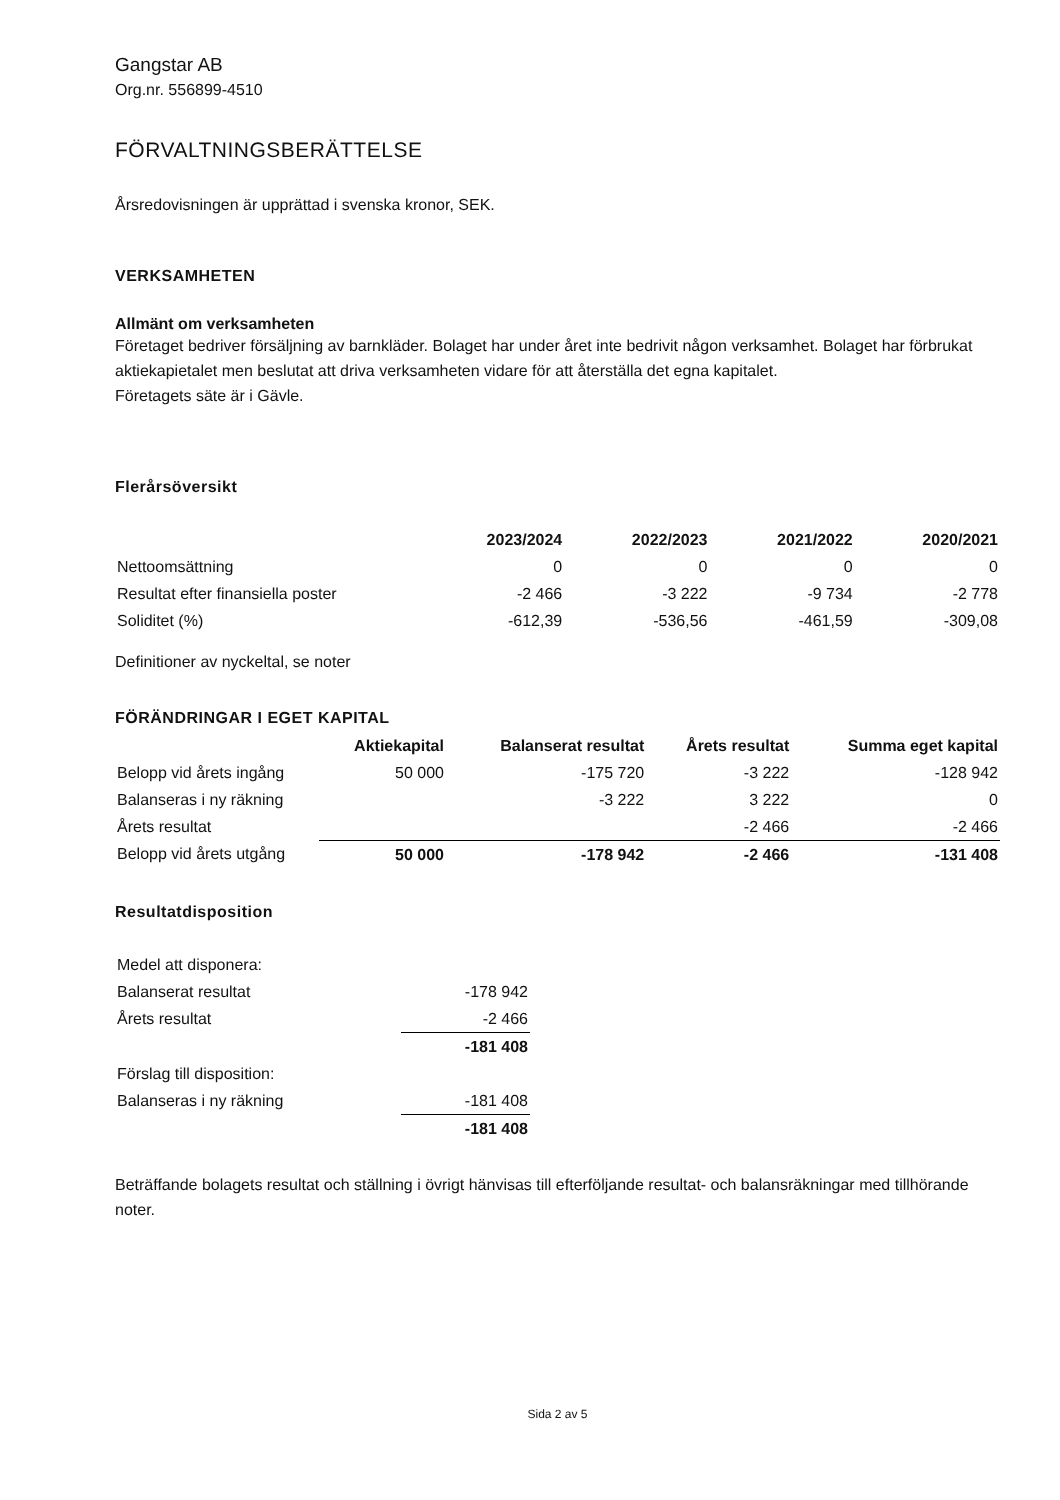Gangstar AB
Org.nr. 556899-4510
FÖRVALTNINGSBERÄTTELSE
Årsredovisningen är upprättad i svenska kronor, SEK.
VERKSAMHETEN
Allmänt om verksamheten
Företaget bedriver försäljning av barnkläder. Bolaget har under året inte bedrivit någon verksamhet. Bolaget har förbrukat aktiekapietalet men beslutat att driva verksamheten vidare för att återställa det egna kapitalet.
Företagets säte är i Gävle.
Flerårsöversikt
| | 2023/2024 | 2022/2023 | 2021/2022 | 2020/2021 |
| Nettoomsättning | 0 | 0 | 0 | 0 |
| Resultat efter finansiella poster | -2 466 | -3 222 | -9 734 | -2 778 |
| Soliditet (%) | -612,39 | -536,56 | -461,59 | -309,08 |
Definitioner av nyckeltal, se noter
FÖRÄNDRINGAR I EGET KAPITAL
| | Aktiekapital | Balanserat resultat | Årets resultat | Summa eget kapital |
| Belopp vid årets ingång | 50 000 | -175 720 | -3 222 | -128 942 |
| Balanseras i ny räkning | | -3 222 | 3 222 | 0 |
| Årets resultat | | | -2 466 | -2 466 |
| Belopp vid årets utgång | 50 000 | -178 942 | -2 466 | -131 408 |
Resultatdisposition
| Medel att disponera: | |
| Balanserat resultat | -178 942 |
| Årets resultat | -2 466 |
| | -181 408 |
| Förslag till disposition: | |
| Balanseras i ny räkning | -181 408 |
| | -181 408 |
Beträffande bolagets resultat och ställning i övrigt hänvisas till efterföljande resultat- och balansräkningar med tillhörande noter.
Sida 2 av 5